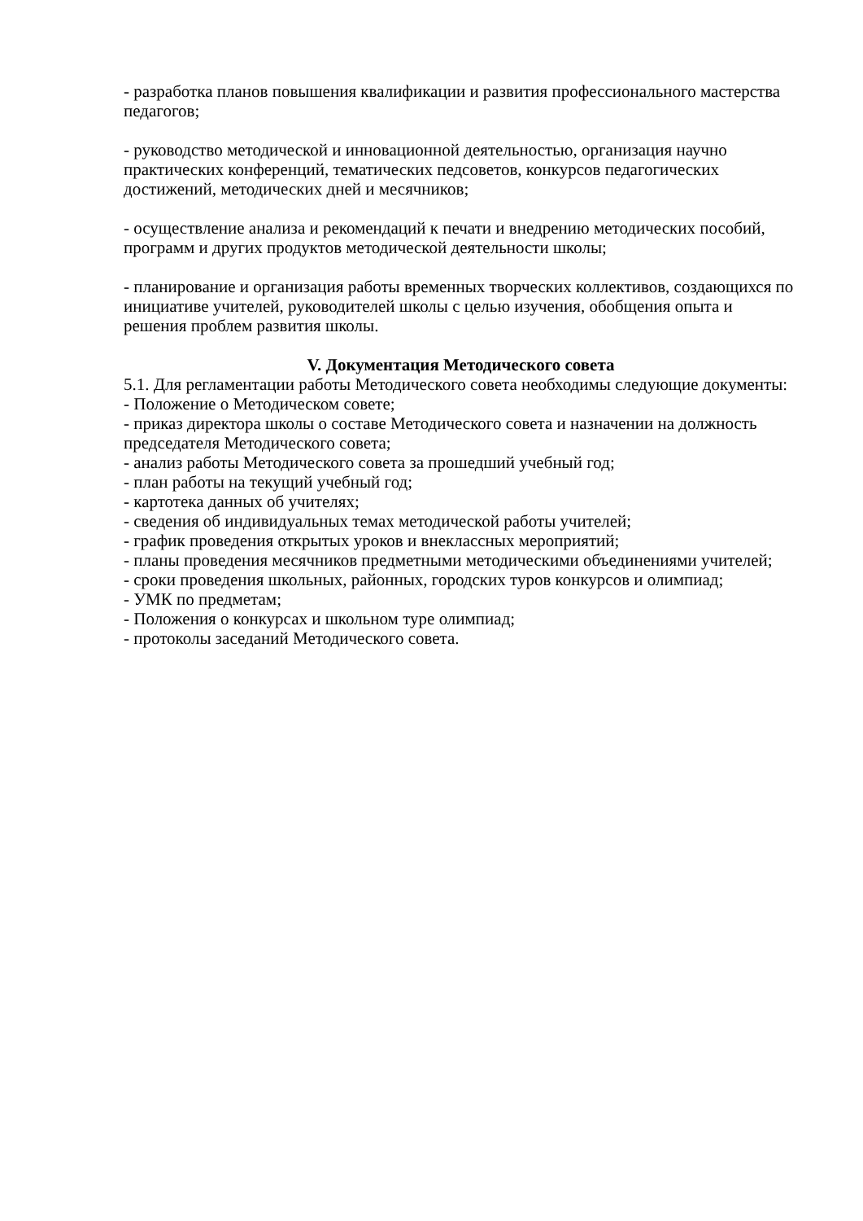- разработка планов повышения квалификации и развития профессионального мастерства педагогов;
- руководство методической и инновационной деятельностью, организация научно практических конференций, тематических педсоветов, конкурсов педагогических достижений, методических дней и месячников;
- осуществление анализа и рекомендаций к печати и внедрению методических пособий, программ и других продуктов методической деятельности школы;
- планирование и организация работы временных творческих коллективов, создающихся по инициативе учителей, руководителей школы с целью изучения, обобщения опыта и решения проблем развития школы.
V. Документация Методического совета
5.1. Для регламентации работы Методического совета необходимы следующие документы:
- Положение о Методическом совете;
- приказ директора школы о составе Методического совета и назначении на должность председателя Методического совета;
- анализ работы Методического совета за прошедший учебный год;
- план работы на текущий учебный год;
- картотека данных об учителях;
- сведения об индивидуальных темах методической работы учителей;
- график проведения открытых уроков и внеклассных мероприятий;
- планы проведения месячников предметными методическими объединениями учителей;
- сроки проведения школьных, районных, городских туров конкурсов и олимпиад;
- УМК по предметам;
- Положения о конкурсах и школьном туре олимпиад;
- протоколы заседаний Методического совета.